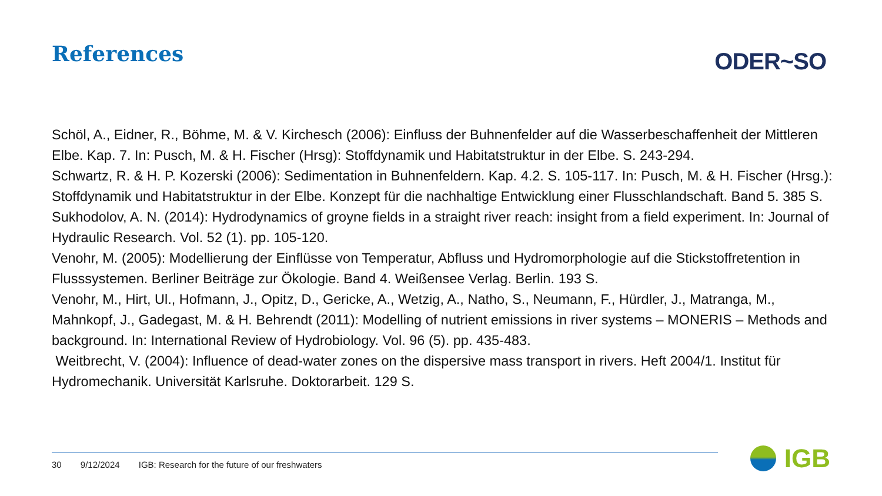References ODER~SO
Schöl, A., Eidner, R., Böhme, M. & V. Kirchesch (2006): Einfluss der Buhnenfelder auf die Wasserbeschaffenheit der Mittleren Elbe. Kap. 7. In: Pusch, M. & H. Fischer (Hrsg): Stoffdynamik und Habitatstruktur in der Elbe. S. 243-294.
Schwartz, R. & H. P. Kozerski (2006): Sedimentation in Buhnenfeldern. Kap. 4.2. S. 105-117. In: Pusch, M. & H. Fischer (Hrsg.): Stoffdynamik und Habitatstruktur in der Elbe. Konzept für die nachhaltige Entwicklung einer Flusschlandschaft. Band 5. 385 S.
Sukhodolov, A. N. (2014): Hydrodynamics of groyne fields in a straight river reach: insight from a field experiment. In: Journal of Hydraulic Research. Vol. 52 (1). pp. 105-120.
Venohr, M. (2005): Modellierung der Einflüsse von Temperatur, Abfluss und Hydromorphologie auf die Stickstoffretention in Flusssystemen. Berliner Beiträge zur Ökologie. Band 4. Weißensee Verlag. Berlin. 193 S.
Venohr, M., Hirt, Ul., Hofmann, J., Opitz, D., Gericke, A., Wetzig, A., Natho, S., Neumann, F., Hürdler, J., Matranga, M., Mahnkopf, J., Gadegast, M. & H. Behrendt (2011): Modelling of nutrient emissions in river systems – MONERIS – Methods and background. In: International Review of Hydrobiology. Vol. 96 (5). pp. 435-483.
Weitbrecht, V. (2004): Influence of dead-water zones on the dispersive mass transport in rivers. Heft 2004/1. Institut für Hydromechanik. Universität Karlsruhe. Doktorarbeit. 129 S.
30 9/12/2024 IGB: Research for the future of our freshwaters
IGB